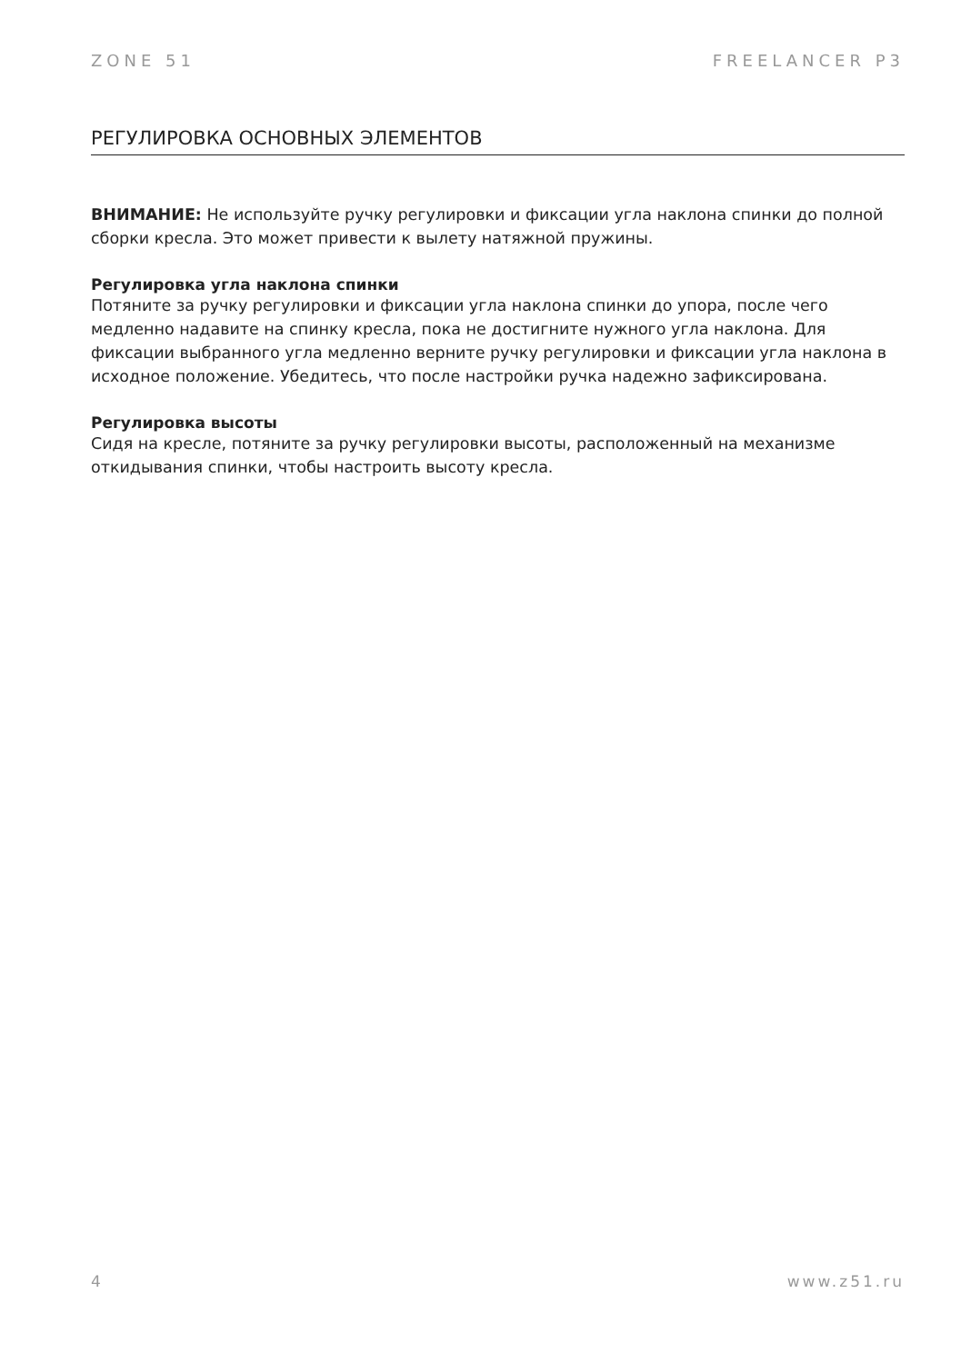ZONE 51 FREELANCER P3
РЕГУЛИРОВКА ОСНОВНЫХ ЭЛЕМЕНТОВ
ВНИМАНИЕ: Не используйте ручку регулировки и фиксации угла наклона спинки до полной сборки кресла. Это может привести к вылету натяжной пружины.
Регулировка угла наклона спинки
Потяните за ручку регулировки и фиксации угла наклона спинки до упора, после чего медленно надавите на спинку кресла, пока не достигните нужного угла наклона. Для фиксации выбранного угла медленно верните ручку регулировки и фиксации угла наклона в исходное положение. Убедитесь, что после настройки ручка надежно зафиксирована.
Регулировка высоты
Сидя на кресле, потяните за ручку регулировки высоты, расположенный на механизме откидывания спинки, чтобы настроить высоту кресла.
4 www.z51.ru